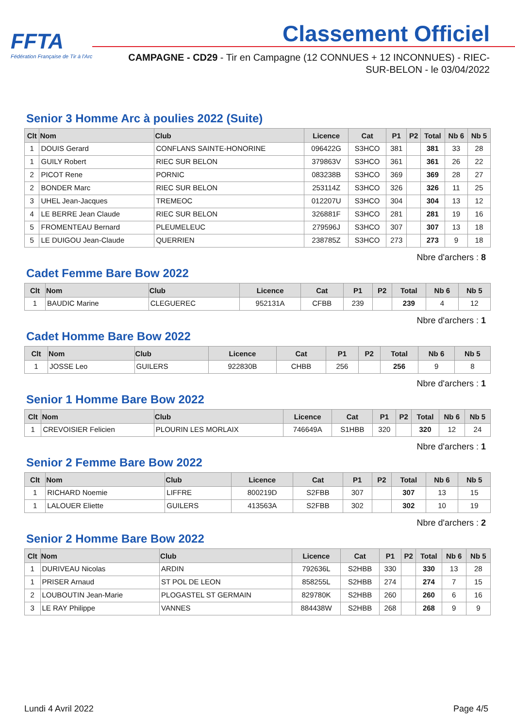FFTA
Fédération Française de Tir à l'Arc
Classement Officiel
CAMPAGNE - CD29 - Tir en Campagne (12 CONNUES + 12 INCONNUES) - RIEC-SUR-BELON - le 03/04/2022
Senior 3 Homme Arc à poulies 2022 (Suite)
| Clt | Nom | Club | Licence | Cat | P1 | P2 | Total | Nb 6 | Nb 5 |
| --- | --- | --- | --- | --- | --- | --- | --- | --- | --- |
| 1 | DOUIS Gerard | CONFLANS SAINTE-HONORINE | 096422G | S3HCO | 381 | | 381 | 33 | 28 |
| 1 | GUILY Robert | RIEC SUR BELON | 379863V | S3HCO | 361 | | 361 | 26 | 22 |
| 2 | PICOT Rene | PORNIC | 083238B | S3HCO | 369 | | 369 | 28 | 27 |
| 2 | BONDER Marc | RIEC SUR BELON | 253114Z | S3HCO | 326 | | 326 | 11 | 25 |
| 3 | UHEL Jean-Jacques | TREMEOC | 012207U | S3HCO | 304 | | 304 | 13 | 12 |
| 4 | LE BERRE Jean Claude | RIEC SUR BELON | 326881F | S3HCO | 281 | | 281 | 19 | 16 |
| 5 | FROMENTEAU Bernard | PLEUMELEUC | 279596J | S3HCO | 307 | | 307 | 13 | 18 |
| 5 | LE DUIGOU Jean-Claude | QUERRIEN | 238785Z | S3HCO | 273 | | 273 | 9 | 18 |
Nbre d'archers : 8
Cadet Femme Bare Bow 2022
| Clt | Nom | Club | Licence | Cat | P1 | P2 | Total | Nb 6 | Nb 5 |
| --- | --- | --- | --- | --- | --- | --- | --- | --- | --- |
| 1 | BAUDIC Marine | CLEGUEREC | 952131A | CFBB | 239 | | 239 | 4 | 12 |
Nbre d'archers : 1
Cadet Homme Bare Bow 2022
| Clt | Nom | Club | Licence | Cat | P1 | P2 | Total | Nb 6 | Nb 5 |
| --- | --- | --- | --- | --- | --- | --- | --- | --- | --- |
| 1 | JOSSE Leo | GUILERS | 922830B | CHBB | 256 | | 256 | 9 | 8 |
Nbre d'archers : 1
Senior 1 Homme Bare Bow 2022
| Clt | Nom | Club | Licence | Cat | P1 | P2 | Total | Nb 6 | Nb 5 |
| --- | --- | --- | --- | --- | --- | --- | --- | --- | --- |
| 1 | CREVOISIER Felicien | PLOURIN LES MORLAIX | 746649A | S1HBB | 320 | | 320 | 12 | 24 |
Nbre d'archers : 1
Senior 2 Femme Bare Bow 2022
| Clt | Nom | Club | Licence | Cat | P1 | P2 | Total | Nb 6 | Nb 5 |
| --- | --- | --- | --- | --- | --- | --- | --- | --- | --- |
| 1 | RICHARD Noemie | LIFFRE | 800219D | S2FBB | 307 | | 307 | 13 | 15 |
| 1 | LALOUER Eliette | GUILERS | 413563A | S2FBB | 302 | | 302 | 10 | 19 |
Nbre d'archers : 2
Senior 2 Homme Bare Bow 2022
| Clt | Nom | Club | Licence | Cat | P1 | P2 | Total | Nb 6 | Nb 5 |
| --- | --- | --- | --- | --- | --- | --- | --- | --- | --- |
| 1 | DURIVEAU Nicolas | ARDIN | 792636L | S2HBB | 330 | | 330 | 13 | 28 |
| 1 | PRISER Arnaud | ST POL DE LEON | 858255L | S2HBB | 274 | | 274 | 7 | 15 |
| 2 | LOUBOUTIN Jean-Marie | PLOGASTEL ST GERMAIN | 829780K | S2HBB | 260 | | 260 | 6 | 16 |
| 3 | LE RAY Philippe | VANNES | 884438W | S2HBB | 268 | | 268 | 9 | 9 |
Lundi 4 Avril 2022 Page 4/5